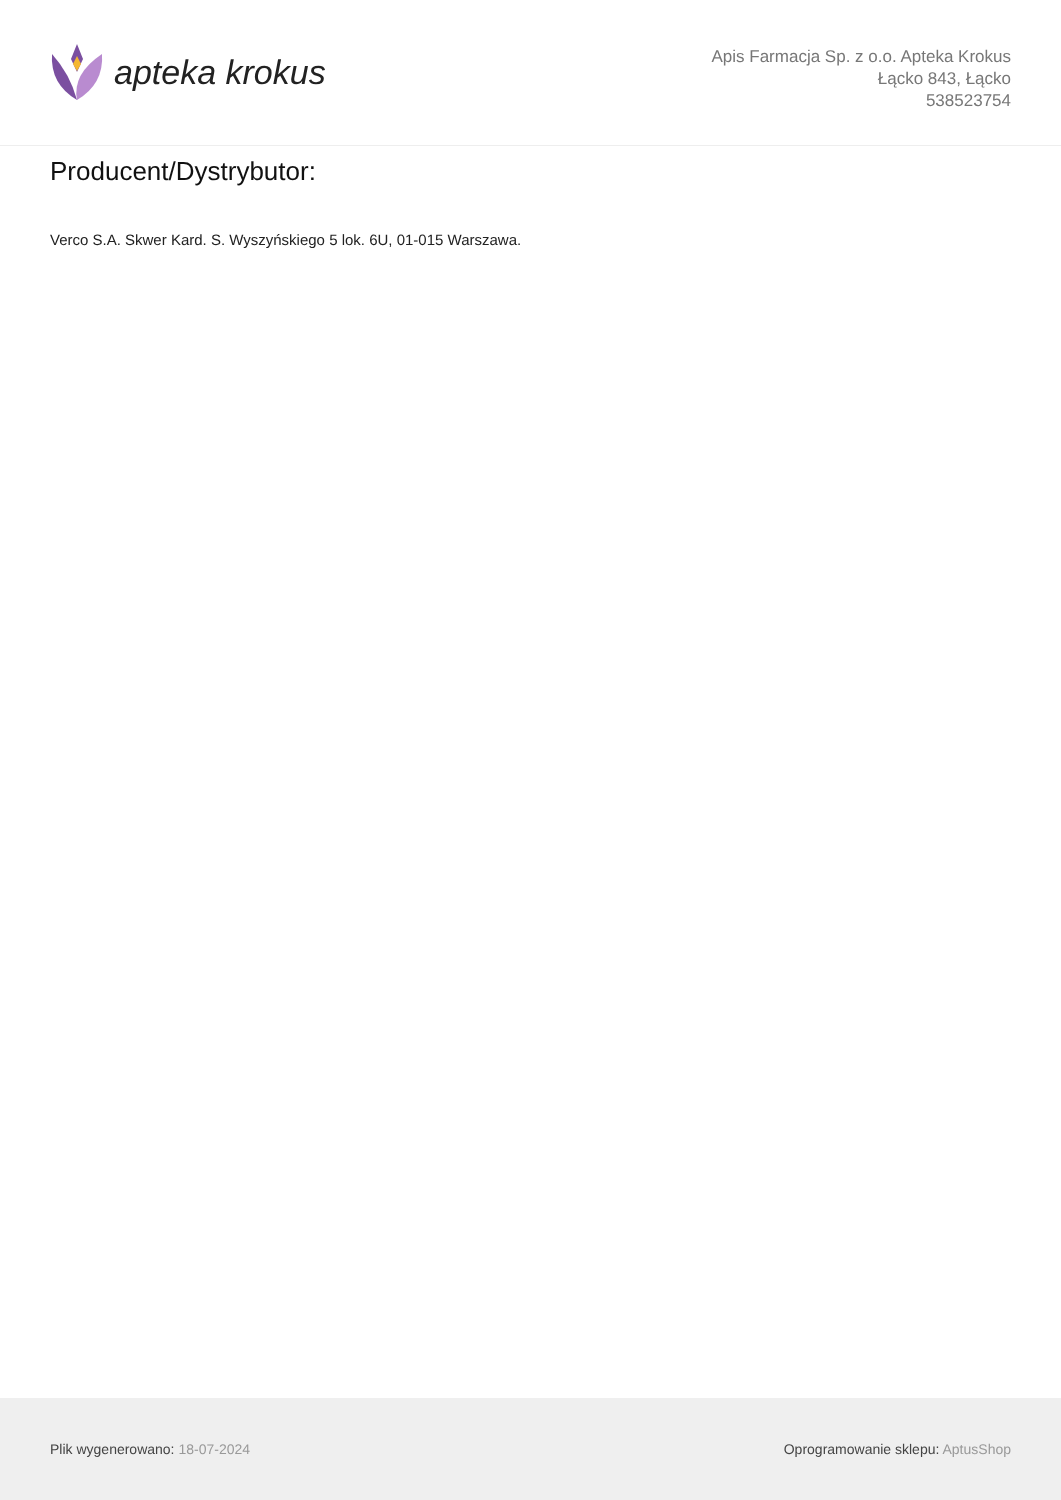apteka krokus
Apis Farmacja Sp. z o.o. Apteka Krokus
Łącko 843, Łącko
538523754
Producent/Dystrybutor:
Verco S.A. Skwer Kard. S. Wyszyńskiego 5 lok. 6U, 01-015 Warszawa.
Plik wygenerowano: 18-07-2024 Oprogramowanie sklepu: AptusShop